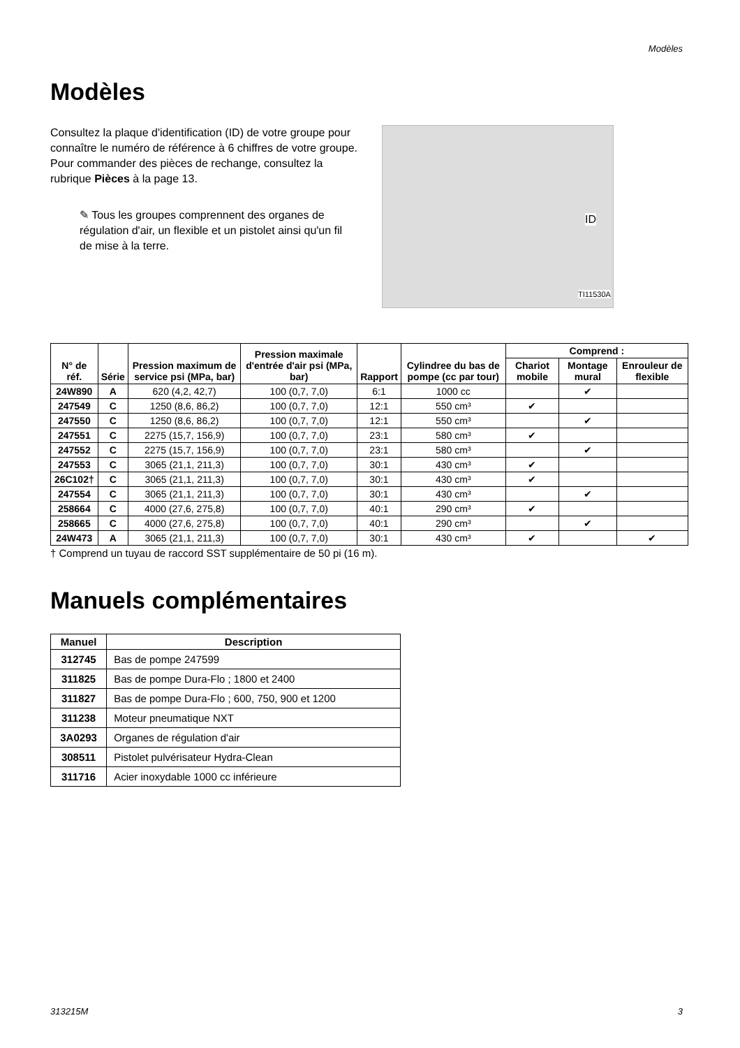Modèles
Modèles
Consultez la plaque d'identification (ID) de votre groupe pour connaître le numéro de référence à 6 chiffres de votre groupe. Pour commander des pièces de rechange, consultez la rubrique Pièces à la page 13.
✎ Tous les groupes comprennent des organes de régulation d'air, un flexible et un pistolet ainsi qu'un fil de mise à la terre.
ID
TI11530A
| N° de réf. | Série | Pression maximum de service psi (MPa, bar) | Pression maximale d'entrée d'air psi (MPa, bar) | Rapport | Cylindree du bas de pompe (cc par tour) | Comprend : | | |
| --- | --- | --- | --- | --- | --- | --- | --- | --- |
| | | | | | | Chariot mobile | Montage mural | Enrouleur de flexible |
| 24W890 | A | 620 (4,2, 42,7) | 100 (0,7, 7,0) | 6:1 | 1000 cc | | ✔ | |
| 247549 | C | 1250 (8,6, 86,2) | 100 (0,7, 7,0) | 12:1 | 550 cm³ | ✔ | | |
| 247550 | C | 1250 (8,6, 86,2) | 100 (0,7, 7,0) | 12:1 | 550 cm³ | | ✔ | |
| 247551 | C | 2275 (15,7, 156,9) | 100 (0,7, 7,0) | 23:1 | 580 cm³ | ✔ | | |
| 247552 | C | 2275 (15,7, 156,9) | 100 (0,7, 7,0) | 23:1 | 580 cm³ | | ✔ | |
| 247553 | C | 3065 (21,1, 211,3) | 100 (0,7, 7,0) | 30:1 | 430 cm³ | ✔ | | |
| 26C102† | C | 3065 (21,1, 211,3) | 100 (0,7, 7,0) | 30:1 | 430 cm³ | ✔ | | |
| 247554 | C | 3065 (21,1, 211,3) | 100 (0,7, 7,0) | 30:1 | 430 cm³ | | ✔ | |
| 258664 | C | 4000 (27,6, 275,8) | 100 (0,7, 7,0) | 40:1 | 290 cm³ | ✔ | | |
| 258665 | C | 4000 (27,6, 275,8) | 100 (0,7, 7,0) | 40:1 | 290 cm³ | | ✔ | |
| 24W473 | A | 3065 (21,1, 211,3) | 100 (0,7, 7,0) | 30:1 | 430 cm³ | ✔ | | ✔ |
† Comprend un tuyau de raccord SST supplémentaire de 50 pi (16 m).
Manuels complémentaires
| Manuel | Description |
| --- | --- |
| 312745 | Bas de pompe 247599 |
| 311825 | Bas de pompe Dura-Flo ; 1800 et 2400 |
| 311827 | Bas de pompe Dura-Flo ; 600, 750, 900 et 1200 |
| 311238 | Moteur pneumatique NXT |
| 3A0293 | Organes de régulation d'air |
| 308511 | Pistolet pulvérisateur Hydra-Clean |
| 311716 | Acier inoxydable 1000 cc inférieure |
313215M 3